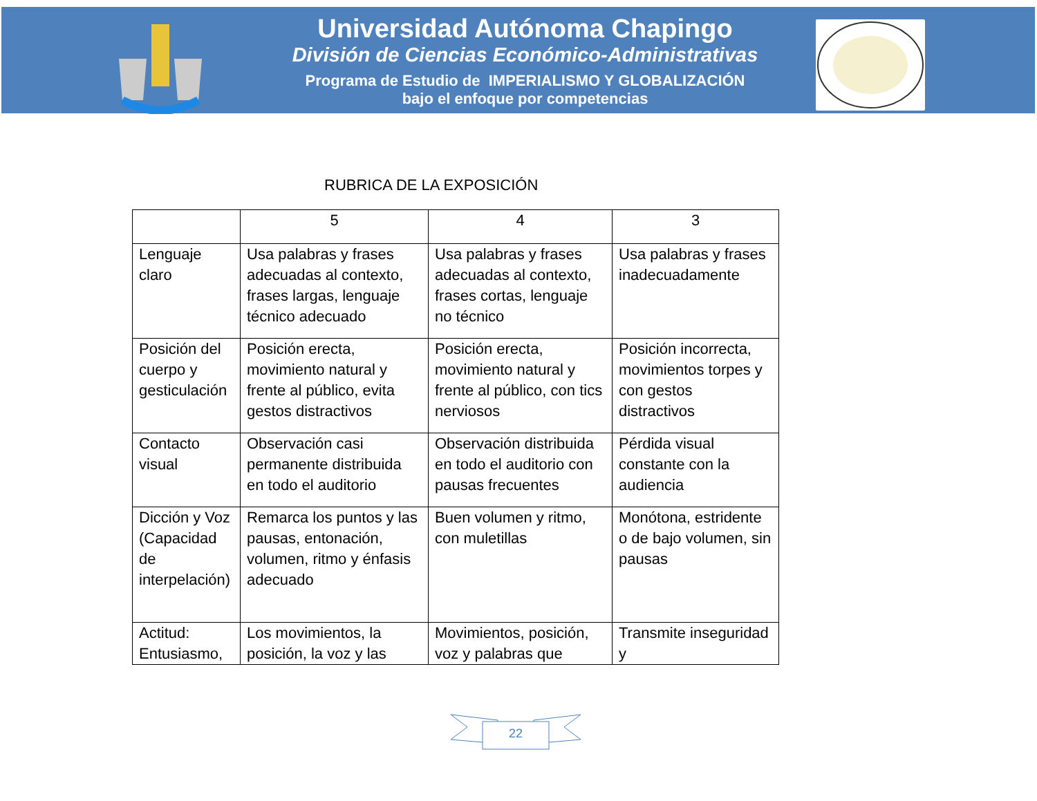Universidad Autónoma Chapingo
División de Ciencias Económico-Administrativas
Programa de Estudio de IMPERIALISMO Y GLOBALIZACIÓN
bajo el enfoque por competencias
RUBRICA DE LA EXPOSICIÓN
| | 5 | 4 | 3 |
| --- | --- | --- | --- |
| Lenguaje claro | Usa palabras y frases adecuadas al contexto, frases largas, lenguaje técnico adecuado | Usa palabras y frases adecuadas al contexto, frases cortas, lenguaje no técnico | Usa palabras y frases inadecuadamente |
| Posición del cuerpo y gesticulación | Posición erecta, movimiento natural y frente al público, evita gestos distractivos | Posición erecta, movimiento natural y frente al público, con tics nerviosos | Posición incorrecta, movimientos torpes y con gestos distractivos |
| Contacto visual | Observación casi permanente distribuida en todo el auditorio | Observación distribuida en todo el auditorio con pausas frecuentes | Pérdida visual constante con la audiencia |
| Dicción y Voz (Capacidad de interpelación) | Remarca los puntos y las pausas, entonación, volumen, ritmo y énfasis adecuado | Buen volumen y ritmo, con muletillas | Monótona, estridente o de bajo volumen, sin pausas |
| Actitud: Entusiasmo, | Los movimientos, la posición, la voz y las | Movimientos, posición, voz y palabras que | Transmite inseguridad y |
22